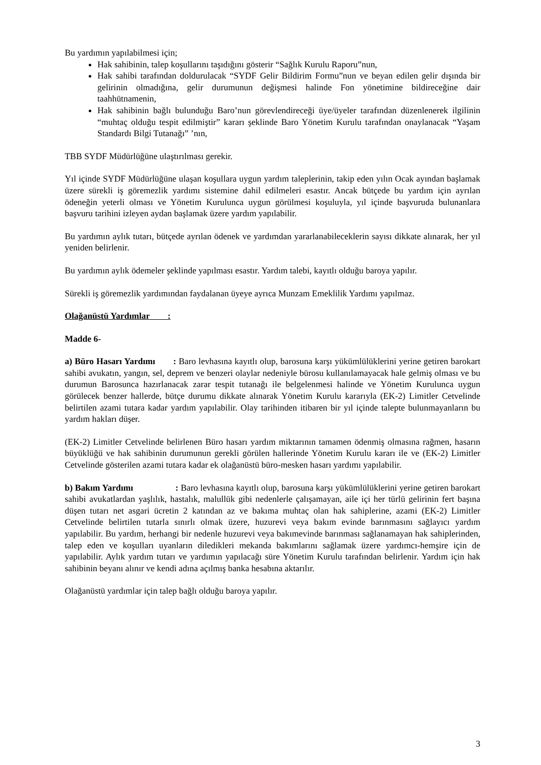Bu yardımın yapılabilmesi için;
Hak sahibinin, talep koşullarını taşıdığını gösterir “Sağlık Kurulu Raporu”nun,
Hak sahibi tarafından doldurulacak “SYDF Gelir Bildirim Formu”nun ve beyan edilen gelir dışında bir gelirinin olmadığına, gelir durumunun değişmesi halinde Fon yönetimine bildireceğine dair taahhütnamenin,
Hak sahibinin bağlı bulunduğu Baro’nun görevlendireceği üye/üyeler tarafından düzenlenerek ilgilinin “muhtaç olduğu tespit edilmiştir” kararı şeklinde Baro Yönetim Kurulu tarafından onaylanacak “Yaşam Standardı Bilgi Tutanağı” ’nın,
TBB SYDF Müdürlüğüne ulaştırılması gerekir.
Yıl içinde SYDF Müdürlüğüne ulaşan koşullara uygun yardım taleplerinin, takip eden yılın Ocak ayından başlamak üzere sürekli iş göremezlik yardımı sistemine dahil edilmeleri esastır. Ancak bütçede bu yardım için ayrılan ödeneğin yeterli olması ve Yönetim Kurulunca uygun görülmesi koşuluyla, yıl içinde başvuruda bulunanlara başvuru tarihini izleyen aydan başlamak üzere yardım yapılabilir.
Bu yardımın aylık tutarı, bütçede ayrılan ödenek ve yardımdan yararlanabileceklerin sayısı dikkate alınarak, her yıl yeniden belirlenir.
Bu yardımın aylık ödemeler şeklinde yapılması esastır. Yardım talebi, kayıtlı olduğu baroya yapılır.
Sürekli iş göremezlik yardımından faydalanan üyeye ayrıca Munzam Emeklilik Yardımı yapılmaz.
Olağanüstü Yardımlar :
Madde 6-
a) Büro Hasarı Yardımı : Baro levhasına kayıtlı olup, barosuna karşı yükümlülüklerini yerine getiren barokart sahibi avukatın, yangın, sel, deprem ve benzeri olaylar nedeniyle bürosu kullanılamayacak hale gelmiş olması ve bu durumun Barosunca hazırlanacak zarar tespit tutanağı ile belgelenmesi halinde ve Yönetim Kurulunca uygun görülecek benzer hallerde, bütçe durumu dikkate alınarak Yönetim Kurulu kararıyla (EK-2) Limitler Cetvelinde belirtilen azami tutara kadar yardım yapılabilir. Olay tarihinden itibaren bir yıl içinde talepte bulunmayanların bu yardım hakları düşer.
(EK-2) Limitler Cetvelinde belirlenen Büro hasarı yardım miktarının tamamen ödenmiş olmasına rağmen, hasarın büyüklüğü ve hak sahibinin durumunun gerekli görülen hallerinde Yönetim Kurulu kararı ile ve (EK-2) Limitler Cetvelinde gösterilen azami tutara kadar ek olağanüstü büro-mesken hasarı yardımı yapılabilir.
b) Bakım Yardımı : Baro levhasına kayıtlı olup, barosuna karşı yükümlülüklerini yerine getiren barokart sahibi avukatlardan yaşlılık, hastalık, malullük gibi nedenlerle çalışamayan, aile içi her türlü gelirinin fert başına düşen tutarı net asgari ücretin 2 katından az ve bakıma muhtaç olan hak sahiplerine, azami (EK-2) Limitler Cetvelinde belirtilen tutarla sınırlı olmak üzere, huzurevi veya bakım evinde barınmasını sağlayıcı yardım yapılabilir. Bu yardım, herhangi bir nedenle huzurevi veya bakımevinde barınması sağlanamayan hak sahiplerinden, talep eden ve koşulları uyanların diledikleri mekanda bakımlarını sağlamak üzere yardımcı-hemşire için de yapılabilir. Aylık yardım tutarı ve yardımın yapılacağı süre Yönetim Kurulu tarafından belirlenir. Yardım için hak sahibinin beyanı alınır ve kendi adına açılmış banka hesabına aktarılır.
Olağanüstü yardımlar için talep bağlı olduğu baroya yapılır.
3